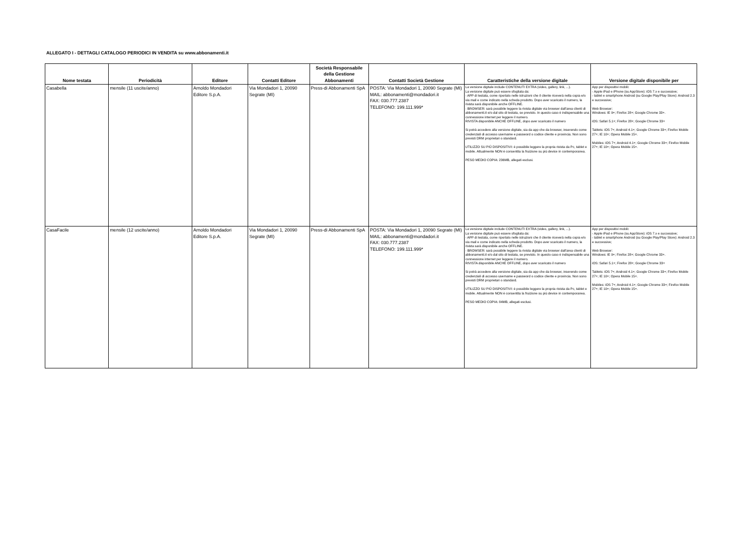ALLEGATO I - DETTAGLI CATALOGO PERIODICI IN VENDITA su www.abbonamenti.it
| Nome testata | Periodicità | Editore | Contatti Editore | Società Responsabile della Gestione Abbonamenti | Contatti Società Gestione | Caratteristiche della versione digitale | Versione digitale disponibile per |
| --- | --- | --- | --- | --- | --- | --- | --- |
| Casabella | mensile (11 uscite/anno) | Arnoldo Mondadori Editore S.p.A. | Via Mondadori 1, 20090 Segrate (MI) | Press-di Abbonamenti SpA | POSTA: Via Mondadori 1, 20090 Segrate (MI) MAIL: abbonamenti@mondadori.it FAX: 030.777.2387 TELEFONO: 199.111.999* | La versione digitale include CONTENUTI EXTRA (video, gallery, link, ...). La versione digitale può essere sfogliata da: - APP di testata, come riportato nelle istruzioni che il cliente riceverà nella copia e/o via mail e come indicato nella scheda prodotto. Dopo aver scaricato il numero, la rivista sarà disponibile anche OFFLINE. - BROWSER: sarà possibile leggere la rivista digitale via browser dall'area clienti di abbonamenti.it e/o dal sito di testata, se previsto. In questo caso è indispensabile una connessione internet per leggere il numero. RIVISTA disponibile ANCHE OFFLINE, dopo aver scaricato il numero Si potrà accedere alla versione digitale, sia da app che da browser, inserendo come credenziali di accesso username e password o codice cliente e provincia. Non sono previsti DRM proprietari o standard. UTILIZZO SU PIÙ DISPOSITIVI: è possibile leggere la propria rivista da Pc, tablet e mobile. Attualmente NON è consentita la fruizione su più device in contemporanea. PESO MEDIO COPIA: 236MB, allegati esclusi. | App per dispositivi mobili: - Apple iPad e iPhone (su AppStore): iOS 7.x e successive; - tablet e smartphone Android (su Google Play/Play Store): Android 2.3 e successive; Web Browser: Windows: IE 9+; Firefox 28+; Google Chrome 33+. iOS: Safari 5.1+; Firefox 28+; Google Chrome 33+ Tablets: iOS 7+; Android 4.1+; Google Chrome 33+; Firefox Mobile 27+; IE 10+; Opera Mobile 15+. Mobiles: iOS 7+; Android 4.1+; Google Chrome 33+; Firefox Mobile 27+; IE 10+; Opera Mobile 15+. |
| CasaFacile | mensile (12 uscite/anno) | Arnoldo Mondadori Editore S.p.A. | Via Mondadori 1, 20090 Segrate (MI) | Press-di Abbonamenti SpA | POSTA: Via Mondadori 1, 20090 Segrate (MI) MAIL: abbonamenti@mondadori.it FAX: 030.777.2387 TELEFONO: 199.111.999* | La versione digitale include CONTENUTI EXTRA (video, gallery, link, ...). La versione digitale può essere sfogliata da: - APP di testata, come riportato nelle istruzioni che il cliente riceverà nella copia e/o via mail e come indicato nella scheda prodotto. Dopo aver scaricato il numero, la rivista sarà disponibile anche OFFLINE. - BROWSER: sarà possibile leggere la rivista digitale via browser dall'area clienti di abbonamenti.it e/o dal sito di testata, se previsto. In questo caso è indispensabile una connessione internet per leggere il numero. RIVISTA disponibile ANCHE OFFLINE, dopo aver scaricato il numero Si potrà accedere alla versione digitale, sia da app che da browser, inserendo come credenziali di accesso username e password o codice cliente e provincia. Non sono previsti DRM proprietari o standard. UTILIZZO SU PIÙ DISPOSITIVI: è possibile leggere la propria rivista da Pc, tablet e mobile. Attualmente NON è consentita la fruizione su più device in contemporanea. PESO MEDIO COPIA: 84MB, allegati esclusi. | App per dispositivi mobili: - Apple iPad e iPhone (su AppStore): iOS 7.x e successive; - tablet e smartphone Android (su Google Play/Play Store): Android 2.3 e successive; Web Browser: Windows: IE 9+; Firefox 28+; Google Chrome 33+. iOS: Safari 5.1+; Firefox 28+; Google Chrome 33+ Tablets: iOS 7+; Android 4.1+; Google Chrome 33+; Firefox Mobile 27+; IE 10+; Opera Mobile 15+. Mobiles: iOS 7+; Android 4.1+; Google Chrome 33+; Firefox Mobile 27+; IE 10+; Opera Mobile 15+. |